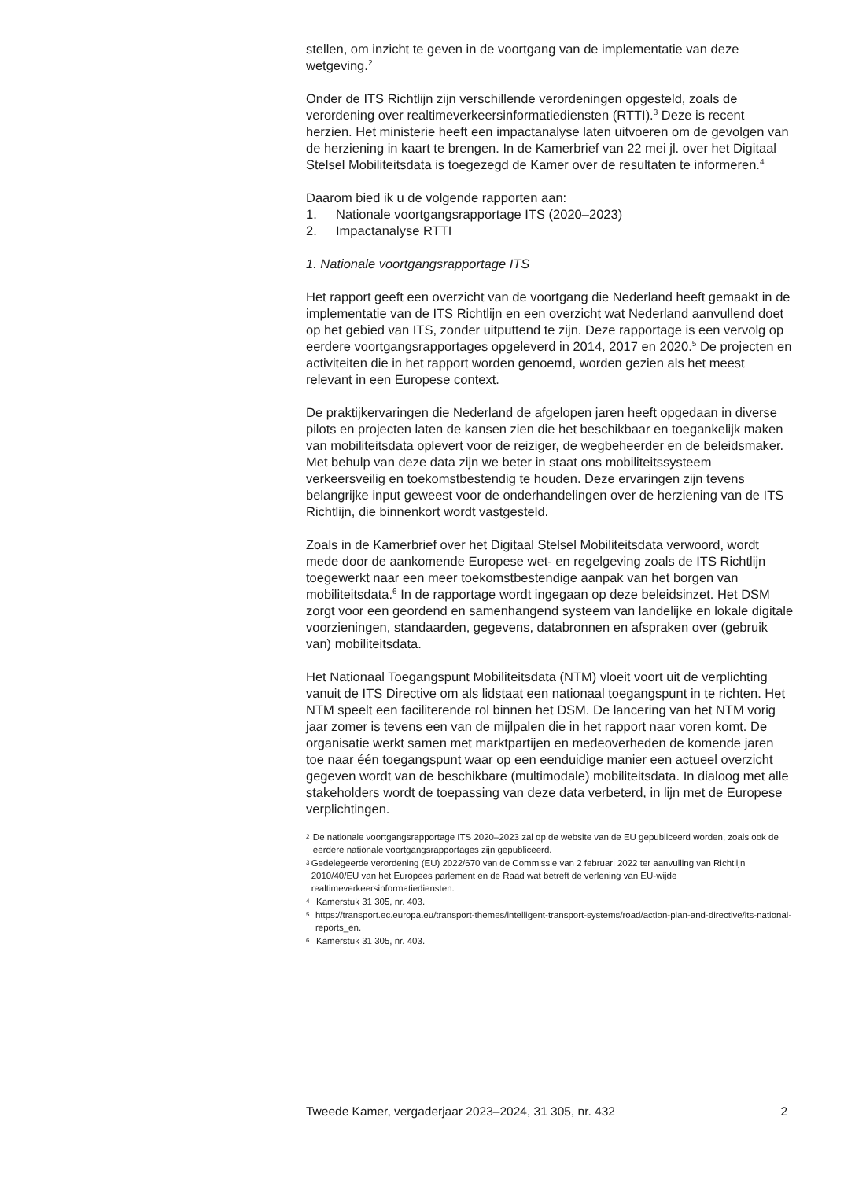stellen, om inzicht te geven in de voortgang van de implementatie van deze wetgeving.<sup>2</sup>
Onder de ITS Richtlijn zijn verschillende verordeningen opgesteld, zoals de verordening over realtimeverkeersinformatiediensten (RTTI).<sup>3</sup> Deze is recent herzien. Het ministerie heeft een impactanalyse laten uitvoeren om de gevolgen van de herziening in kaart te brengen. In de Kamerbrief van 22 mei jl. over het Digitaal Stelsel Mobiliteitsdata is toegezegd de Kamer over de resultaten te informeren.<sup>4</sup>
Daarom bied ik u de volgende rapporten aan:
1. Nationale voortgangsrapportage ITS (2020–2023)
2. Impactanalyse RTTI
1. Nationale voortgangsrapportage ITS
Het rapport geeft een overzicht van de voortgang die Nederland heeft gemaakt in de implementatie van de ITS Richtlijn en een overzicht wat Nederland aanvullend doet op het gebied van ITS, zonder uitputtend te zijn. Deze rapportage is een vervolg op eerdere voortgangsrapportages opgeleverd in 2014, 2017 en 2020.<sup>5</sup> De projecten en activiteiten die in het rapport worden genoemd, worden gezien als het meest relevant in een Europese context.
De praktijkervaringen die Nederland de afgelopen jaren heeft opgedaan in diverse pilots en projecten laten de kansen zien die het beschikbaar en toegankelijk maken van mobiliteitsdata oplevert voor de reiziger, de wegbeheerder en de beleidsmaker. Met behulp van deze data zijn we beter in staat ons mobiliteitssysteem verkeersveilig en toekomstbestendig te houden. Deze ervaringen zijn tevens belangrijke input geweest voor de onderhandelingen over de herziening van de ITS Richtlijn, die binnenkort wordt vastgesteld.
Zoals in de Kamerbrief over het Digitaal Stelsel Mobiliteitsdata verwoord, wordt mede door de aankomende Europese wet- en regelgeving zoals de ITS Richtlijn toegewerkt naar een meer toekomstbestendige aanpak van het borgen van mobiliteitsdata.<sup>6</sup> In de rapportage wordt ingegaan op deze beleidsinzet. Het DSM zorgt voor een geordend en samenhangend systeem van landelijke en lokale digitale voorzieningen, standaarden, gegevens, databronnen en afspraken over (gebruik van) mobiliteitsdata.
Het Nationaal Toegangspunt Mobiliteitsdata (NTM) vloeit voort uit de verplichting vanuit de ITS Directive om als lidstaat een nationaal toegangspunt in te richten. Het NTM speelt een faciliterende rol binnen het DSM. De lancering van het NTM vorig jaar zomer is tevens een van de mijlpalen die in het rapport naar voren komt. De organisatie werkt samen met marktpartijen en medeoverheden de komende jaren toe naar één toegangspunt waar op een eenduidige manier een actueel overzicht gegeven wordt van de beschikbare (multimodale) mobiliteitsdata. In dialoog met alle stakeholders wordt de toepassing van deze data verbeterd, in lijn met de Europese verplichtingen.
2 De nationale voortgangsrapportage ITS 2020–2023 zal op de website van de EU gepubliceerd worden, zoals ook de eerdere nationale voortgangsrapportages zijn gepubliceerd.
3 Gedelegeerde verordening (EU) 2022/670 van de Commissie van 2 februari 2022 ter aanvulling van Richtlijn 2010/40/EU van het Europees parlement en de Raad wat betreft de verlening van EU-wijde realtimeverkeersinformatiediensten.
4 Kamerstuk 31 305, nr. 403.
5 https://transport.ec.europa.eu/transport-themes/intelligent-transport-systems/road/action-plan-and-directive/its-national-reports_en.
6 Kamerstuk 31 305, nr. 403.
Tweede Kamer, vergaderjaar 2023–2024, 31 305, nr. 432 2